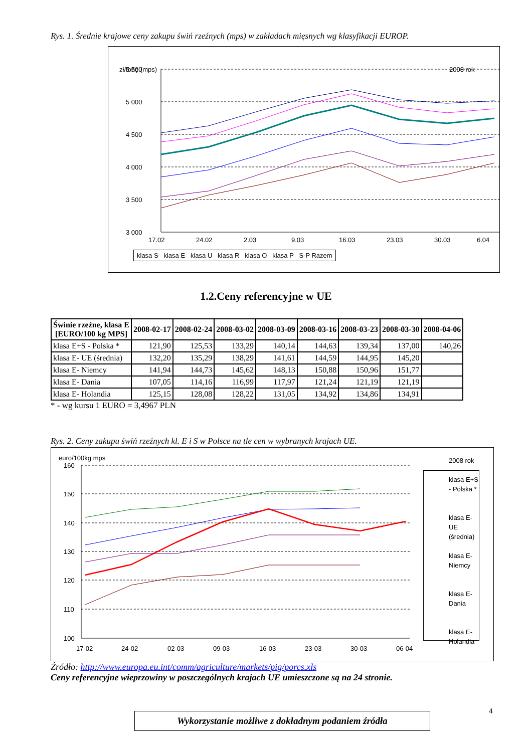Rys. 1. Średnie krajowe ceny zakupu świń rzeźnych (mps) w zakładach mięsnych wg klasyfikacji EUROP.
zł/tonę (mps)
2008 rok
5 500
5 000
4 500
4 000
3 500
3 000
17.02
24.02
2.03
9.03
16.03
23.03
30.03
6.04
klasa S klasa E klasa U klasa R klasa O klasa P S-P Razem
1.2.Ceny referencyjne w UE
| Świnie rzeźne, klasa E [EURO/100 kg MPS] | 2008-02-17 | 2008-02-24 | 2008-03-02 | 2008-03-09 | 2008-03-16 | 2008-03-23 | 2008-03-30 | 2008-04-06 |
| --- | --- | --- | --- | --- | --- | --- | --- | --- |
| klasa E+S - Polska * | 121,90 | 125,53 | 133,29 | 140,14 | 144,63 | 139,34 | 137,00 | 140,26 |
| klasa E- UE (średnia) | 132,20 | 135,29 | 138,29 | 141,61 | 144,59 | 144,95 | 145,20 | |
| klasa E- Niemcy | 141,94 | 144,73 | 145,62 | 148,13 | 150,88 | 150,96 | 151,77 | |
| klasa E- Dania | 107,05 | 114,16 | 116,99 | 117,97 | 121,24 | 121,19 | 121,19 | |
| klasa E- Holandia | 125,15 | 128,08 | 128,22 | 131,05 | 134,92 | 134,86 | 134,91 | |
* - wg kursu 1 EURO = 3,4967 PLN
Rys. 2. Ceny zakupu świń rzeźnych kl. E i S w Polsce na tle cen w wybranych krajach UE.
euro/100kg mps
2008 rok
160
150
140
130
120
110
100
17-02
24-02
02-03
09-03
16-03
23-03
30-03
06-04
klasa E+S - Polska *
klasa E- UE (średnia)
klasa E- Niemcy
klasa E- Dania
klasa E- Holandia
Źródło: http://www.europa.eu.int/comm/agriculture/markets/pig/porcs.xls
Ceny referencyjne wieprzowiny w poszczególnych krajach UE umieszczone są na 24 stronie.
4
Wykorzystanie możliwe z dokładnym podaniem źródła